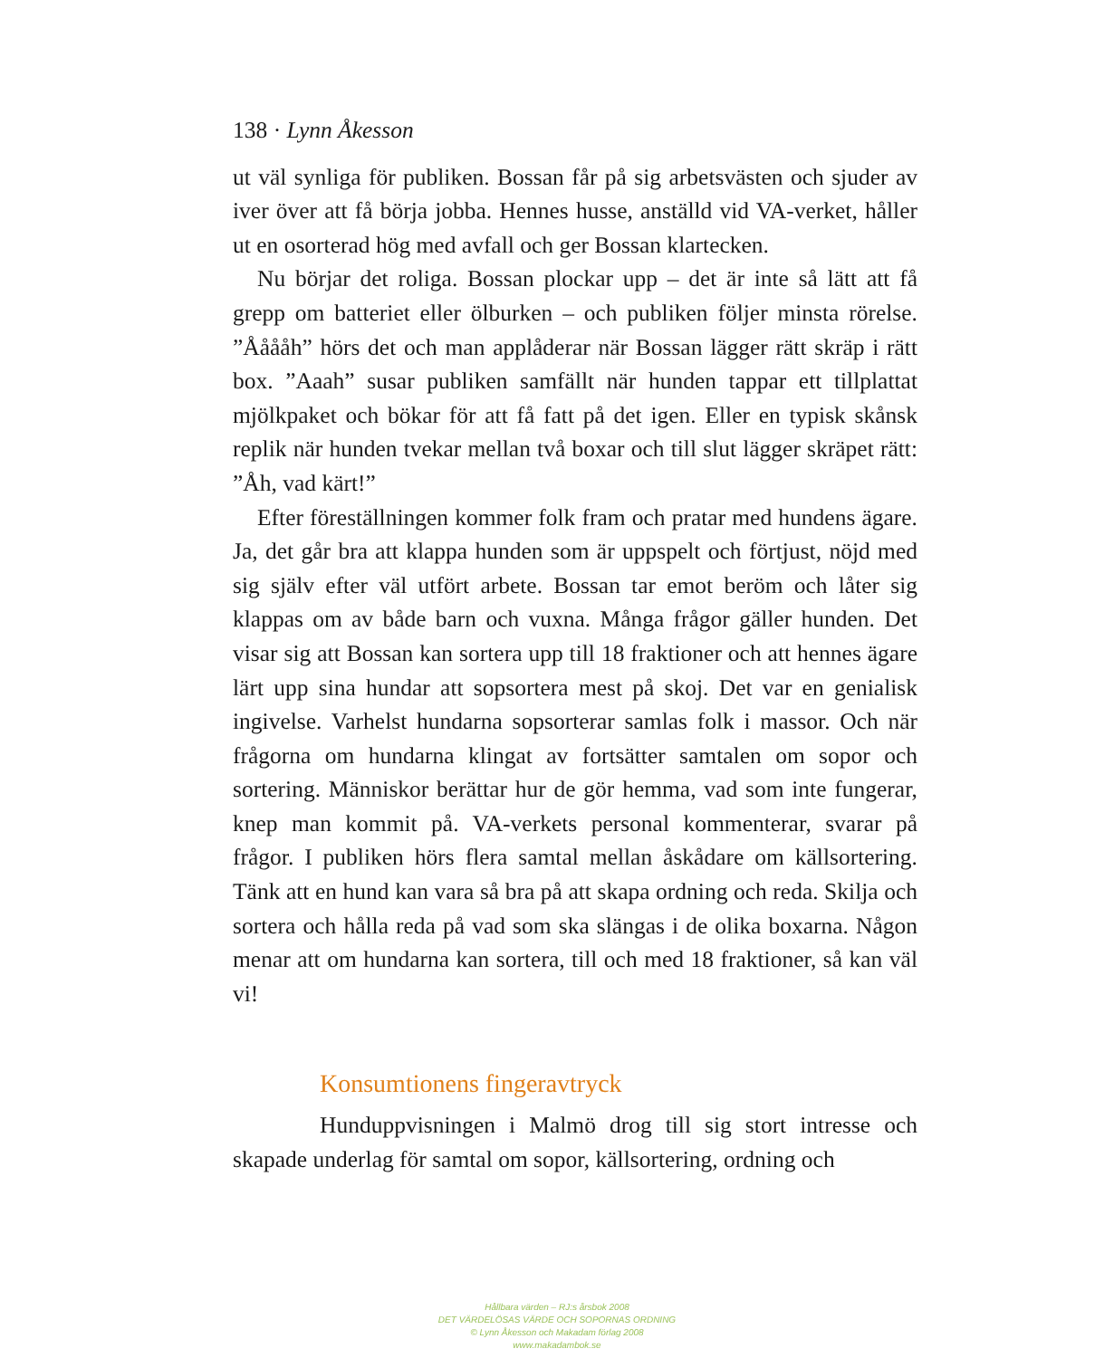138 · Lynn Åkesson
ut väl synliga för publiken. Bossan får på sig arbetsvästen och sjuder av iver över att få börja jobba. Hennes husse, anställd vid VA-verket, håller ut en osorterad hög med avfall och ger Bossan klartecken.
Nu börjar det roliga. Bossan plockar upp – det är inte så lätt att få grepp om batteriet eller ölburken – och publiken följer minsta rörelse. ”Ååååh” hörs det och man applåderar när Bossan lägger rätt skräp i rätt box. ”Aaah” susar publiken samfällt när hunden tappar ett tillplattat mjölkpaket och bökar för att få fatt på det igen. Eller en typisk skånsk replik när hunden tvekar mellan två boxar och till slut lägger skräpet rätt: ”Åh, vad kärt!”
Efter föreställningen kommer folk fram och pratar med hundens ägare. Ja, det går bra att klappa hunden som är uppspelt och förtjust, nöjd med sig själv efter väl utfört arbete. Bossan tar emot beröm och låter sig klappas om av både barn och vuxna. Många frågor gäller hunden. Det visar sig att Bossan kan sortera upp till 18 fraktioner och att hennes ägare lärt upp sina hundar att sopsortera mest på skoj. Det var en genialisk ingivelse. Varhelst hundarna sopsorterar samlas folk i massor. Och när frågorna om hundarna klingat av fortsätter samtalen om sopor och sortering. Människor berättar hur de gör hemma, vad som inte fungerar, knep man kommit på. VA-verkets personal kommenterar, svarar på frågor. I publiken hörs flera samtal mellan åskådare om källsortering. Tänk att en hund kan vara så bra på att skapa ordning och reda. Skilja och sortera och hålla reda på vad som ska slängas i de olika boxarna. Någon menar att om hundarna kan sortera, till och med 18 fraktioner, så kan väl vi!
Konsumtionens fingeravtryck
Hunduppvisningen i Malmö drog till sig stort intresse och skapade underlag för samtal om sopor, källsortering, ordning och
Hållbara värden – RJ:s årsbok 2008
DET VÄRDELÖSAS VÄRDE OCH SOPORNAS ORDNING
© Lynn Åkesson och Makadam förlag 2008
www.makadambok.se